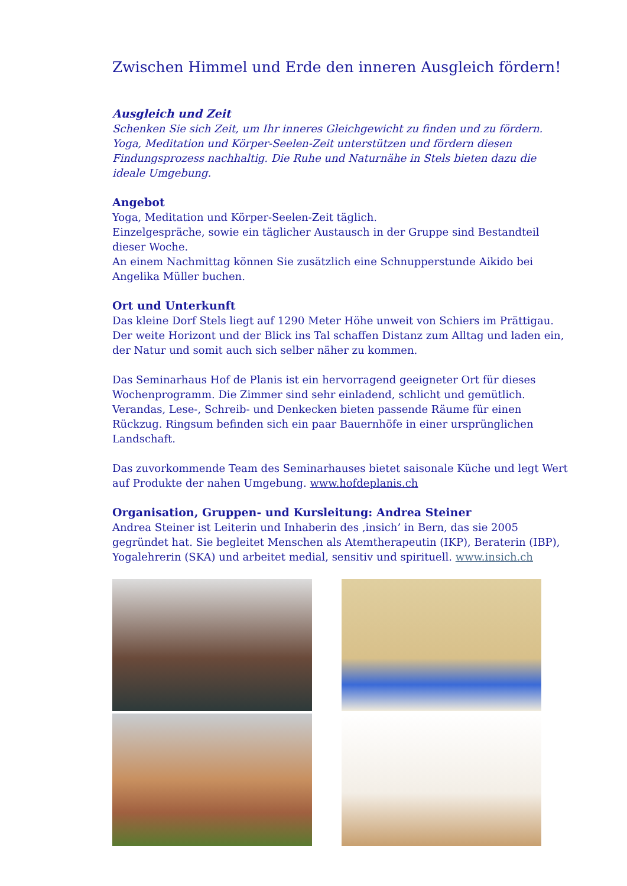Zwischen Himmel und Erde den inneren Ausgleich fördern!
Ausgleich und Zeit
Schenken Sie sich Zeit, um Ihr inneres Gleichgewicht zu finden und zu fördern. Yoga, Meditation und Körper-Seelen-Zeit unterstützen und fördern diesen Findungsprozess nachhaltig. Die Ruhe und Naturnähe in Stels bieten dazu die ideale Umgebung.
Angebot
Yoga, Meditation und Körper-Seelen-Zeit täglich.
Einzelgespräche, sowie ein täglicher Austausch in der Gruppe sind Bestandteil dieser Woche.
An einem Nachmittag können Sie zusätzlich eine Schnupperstunde Aikido bei Angelika Müller buchen.
Ort und Unterkunft
Das kleine Dorf Stels liegt auf 1290 Meter Höhe unweit von Schiers im Prättigau. Der weite Horizont und der Blick ins Tal schaffen Distanz zum Alltag und laden ein, der Natur und somit auch sich selber näher zu kommen.
Das Seminarhaus Hof de Planis ist ein hervorragend geeigneter Ort für dieses Wochenprogramm. Die Zimmer sind sehr einladend, schlicht und gemütlich. Verandas, Lese-, Schreib- und Denkecken bieten passende Räume für einen Rückzug. Ringsum befinden sich ein paar Bauernhöfe in einer ursprünglichen Landschaft.
Das zuvorkommende Team des Seminarhauses bietet saisonale Küche und legt Wert auf Produkte der nahen Umgebung. www.hofdeplanis.ch
Organisation, Gruppen- und Kursleitung: Andrea Steiner
Andrea Steiner ist Leiterin und Inhaberin des ‚insich’ in Bern, das sie 2005 gegründet hat. Sie begleitet Menschen als Atemtherapeutin (IKP), Beraterin (IBP), Yogalehrerin (SKA) und arbeitet medial, sensitiv und spirituell. www.insich.ch